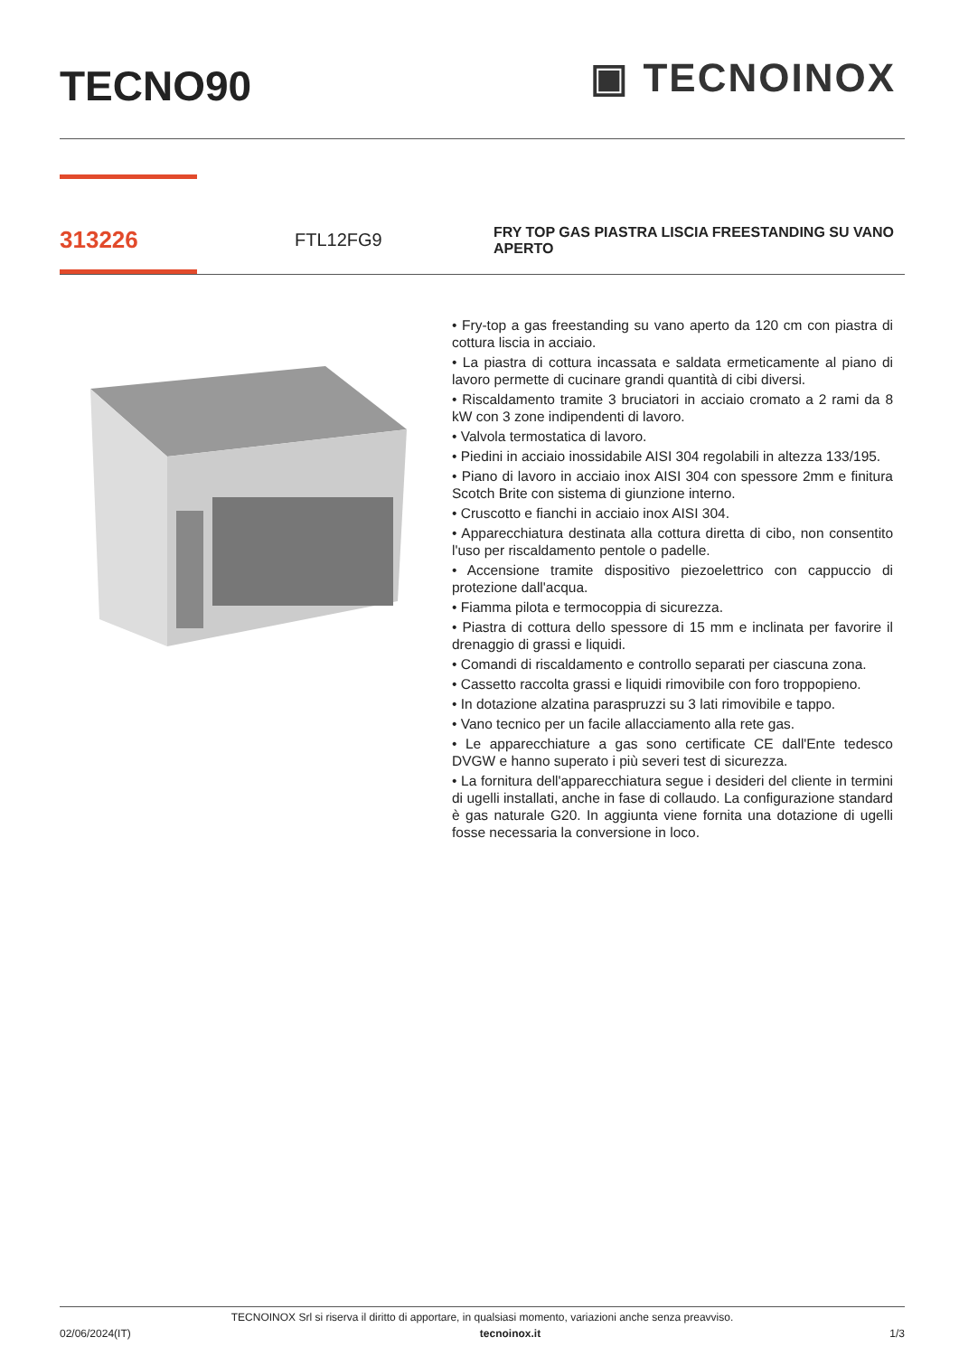TECNO90
▣ TECNOINOX
313226
FTL12FG9
FRY TOP GAS PIASTRA LISCIA FREESTANDING SU VANO APERTO
• Fry-top a gas freestanding su vano aperto da 120 cm con piastra di cottura liscia in acciaio.
• La piastra di cottura incassata e saldata ermeticamente al piano di lavoro permette di cucinare grandi quantità di cibi diversi.
• Riscaldamento tramite 3 bruciatori in acciaio cromato a 2 rami da 8 kW con 3 zone indipendenti di lavoro.
• Valvola termostatica di lavoro.
• Piedini in acciaio inossidabile AISI 304 regolabili in altezza 133/195.
• Piano di lavoro in acciaio inox AISI 304 con spessore 2mm e finitura Scotch Brite con sistema di giunzione interno.
• Cruscotto e fianchi in acciaio inox AISI 304.
• Apparecchiatura destinata alla cottura diretta di cibo, non consentito l'uso per riscaldamento pentole o padelle.
• Accensione tramite dispositivo piezoelettrico con cappuccio di protezione dall'acqua.
• Fiamma pilota e termocoppia di sicurezza.
• Piastra di cottura dello spessore di 15 mm e inclinata per favorire il drenaggio di grassi e liquidi.
• Comandi di riscaldamento e controllo separati per ciascuna zona.
• Cassetto raccolta grassi e liquidi rimovibile con foro troppopieno.
• In dotazione alzatina paraspruzzi su 3 lati rimovibile e tappo.
• Vano tecnico per un facile allacciamento alla rete gas.
• Le apparecchiature a gas sono certificate CE dall'Ente tedesco DVGW e hanno superato i più severi test di sicurezza.
• La fornitura dell'apparecchiatura segue i desideri del cliente in termini di ugelli installati, anche in fase di collaudo. La configurazione standard è gas naturale G20. In aggiunta viene fornita una dotazione di ugelli fosse necessaria la conversione in loco.
TECNOINOX Srl si riserva il diritto di apportare, in qualsiasi momento, variazioni anche senza preavviso.
02/06/2024(IT) tecnoinox.it 1/3